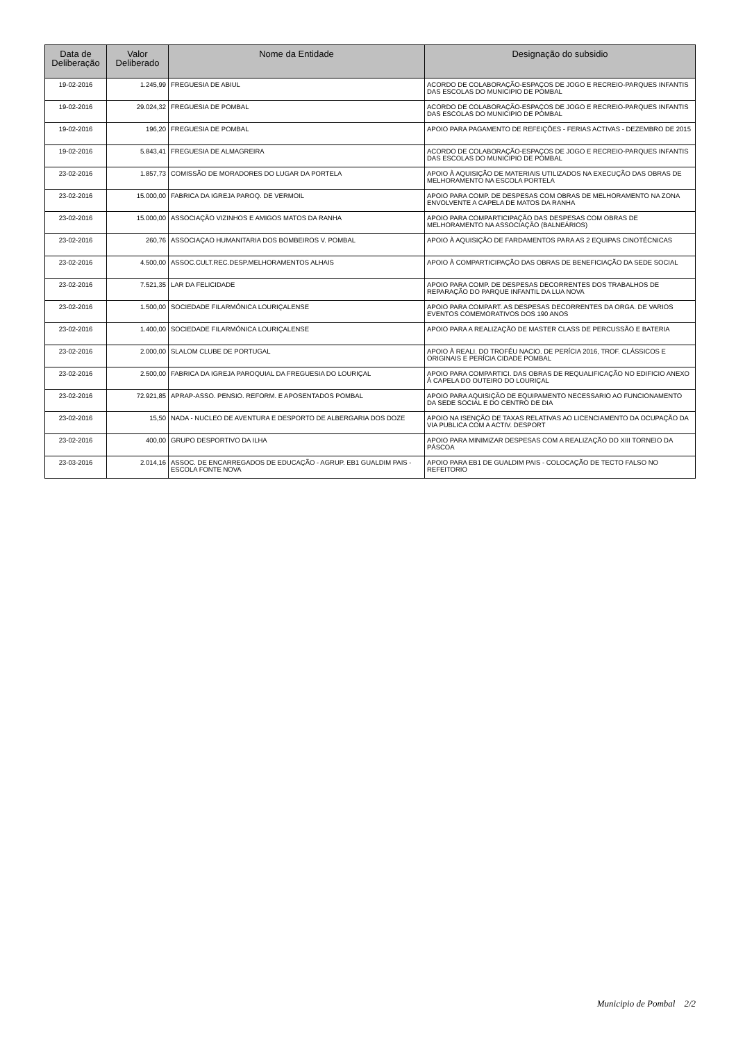| Data de Deliberação | Valor Deliberado | Nome da Entidade | Designação do subsidio |
| --- | --- | --- | --- |
| 19-02-2016 | 1.245,99 | FREGUESIA DE ABIUL | ACORDO DE COLABORAÇÃO-ESPAÇOS DE JOGO E RECREIO-PARQUES INFANTIS DAS ESCOLAS DO MUNICIPIO DE POMBAL |
| 19-02-2016 | 29.024,32 | FREGUESIA DE POMBAL | ACORDO DE COLABORAÇÃO-ESPAÇOS DE JOGO E RECREIO-PARQUES INFANTIS DAS ESCOLAS DO MUNICIPIO DE POMBAL |
| 19-02-2016 | 196,20 | FREGUESIA DE POMBAL | APOIO PARA PAGAMENTO DE REFEIÇÕES - FERIAS ACTIVAS - DEZEMBRO DE 2015 |
| 19-02-2016 | 5.843,41 | FREGUESIA DE ALMAGREIRA | ACORDO DE COLABORAÇÃO-ESPAÇOS DE JOGO E RECREIO-PARQUES INFANTIS DAS ESCOLAS DO MUNICIPIO DE POMBAL |
| 23-02-2016 | 1.857,73 | COMISSÃO DE MORADORES DO LUGAR DA PORTELA | APOIO À AQUISIÇÃO DE MATERIAIS UTILIZADOS NA EXECUÇÃO DAS OBRAS DE MELHORAMENTO NA ESCOLA PORTELA |
| 23-02-2016 | 15.000,00 | FABRICA DA IGREJA PAROQ. DE VERMOIL | APOIO PARA COMP. DE DESPESAS COM OBRAS DE MELHORAMENTO NA ZONA ENVOLVENTE A CAPELA DE MATOS DA RANHA |
| 23-02-2016 | 15.000,00 | ASSOCIAÇÃO VIZINHOS E AMIGOS MATOS DA RANHA | APOIO PARA COMPARTICIPAÇÃO DAS DESPESAS COM OBRAS DE MELHORAMENTO NA ASSOCIAÇÃO (BALNEÁRIOS) |
| 23-02-2016 | 260,76 | ASSOCIAÇAO HUMANITARIA DOS BOMBEIROS V. POMBAL | APOIO À AQUISIÇÃO DE FARDAMENTOS PARA AS 2 EQUIPAS CINOTÉCNICAS |
| 23-02-2016 | 4.500,00 | ASSOC.CULT.REC.DESP.MELHORAMENTOS ALHAIS | APOIO À COMPARTICIPAÇÃO DAS OBRAS DE BENEFICIAÇÃO DA SEDE SOCIAL |
| 23-02-2016 | 7.521,35 | LAR DA FELICIDADE | APOIO PARA COMP. DE DESPESAS DECORRENTES DOS TRABALHOS DE REPARAÇÃO DO PARQUE INFANTIL DA LUA NOVA |
| 23-02-2016 | 1.500,00 | SOCIEDADE FILARMÓNICA LOURIÇALENSE | APOIO PARA COMPART. AS DESPESAS DECORRENTES DA ORGA. DE VARIOS EVENTOS COMEMORATIVOS DOS 190 ANOS |
| 23-02-2016 | 1.400,00 | SOCIEDADE FILARMÓNICA LOURIÇALENSE | APOIO PARA A REALIZAÇÃO DE MASTER CLASS DE PERCUSSÃO E BATERIA |
| 23-02-2016 | 2.000,00 | SLALOM CLUBE DE PORTUGAL | APOIO À REALI. DO TROFÉU NACIO. DE PERÍCIA 2016, TROF. CLÁSSICOS E ORIGINAIS E PERÍCIA CIDADE POMBAL |
| 23-02-2016 | 2.500,00 | FABRICA DA IGREJA PAROQUIAL DA FREGUESIA DO LOURIÇAL | APOIO PARA COMPARTICI. DAS OBRAS DE REQUALIFICAÇÃO NO EDIFICIO ANEXO À CAPELA DO OUTEIRO DO LOURIÇAL |
| 23-02-2016 | 72.921,85 | APRAP-ASSO. PENSIO. REFORM. E APOSENTADOS POMBAL | APOIO PARA AQUISIÇÃO DE EQUIPAMENTO NECESSARIO AO FUNCIONAMENTO DA SEDE SOCIAL E DO CENTRO DE DIA |
| 23-02-2016 | 15,50 | NADA - NUCLEO DE AVENTURA E DESPORTO DE ALBERGARIA DOS DOZE | APOIO NA ISENÇÃO DE TAXAS RELATIVAS AO LICENCIAMENTO DA OCUPAÇÃO DA VIA PUBLICA COM A ACTIV. DESPORT |
| 23-02-2016 | 400,00 | GRUPO DESPORTIVO DA ILHA | APOIO PARA MINIMIZAR DESPESAS COM A REALIZAÇÃO DO XIII TORNEIO DA PÁSCOA |
| 23-03-2016 | 2.014,16 | ASSOC. DE ENCARREGADOS DE EDUCAÇÃO - AGRUP. EB1 GUALDIM PAIS - ESCOLA FONTE NOVA | APOIO PARA EB1 DE GUALDIM PAIS - COLOCAÇÃO DE TECTO FALSO NO REFEITORIO |
Municipio de Pombal 2/2